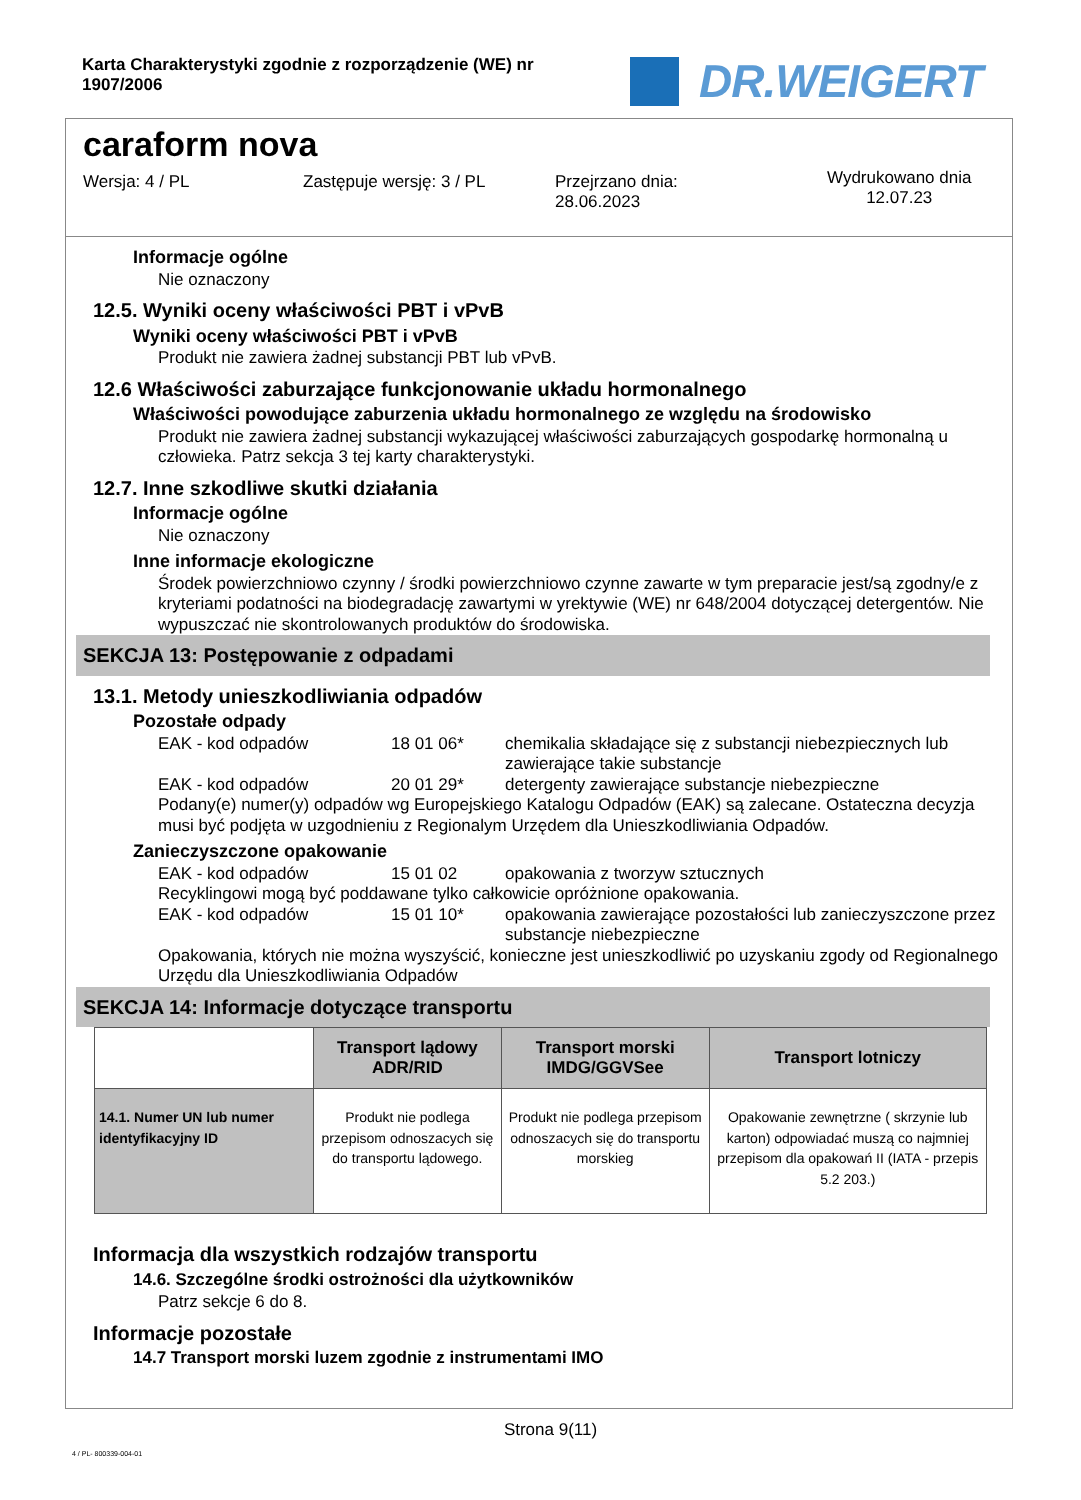Karta Charakterystyki zgodnie z rozporządzenie (WE) nr 1907/2006
DR.WEIGERT
caraform nova
Wersja: 4 / PL Zastępuje wersję: 3 / PL Przejrzano dnia:
28.06.2023
Wydrukowano dnia
12.07.23
Informacje ogólne
Nie oznaczony
12.5. Wyniki oceny właściwości PBT i vPvB
Wyniki oceny właściwości PBT i vPvB
Produkt nie zawiera żadnej substancji PBT lub vPvB.
12.6 Właściwości zaburzające funkcjonowanie układu hormonalnego
Właściwości powodujące zaburzenia układu hormonalnego ze względu na środowisko
Produkt nie zawiera żadnej substancji wykazującej właściwości zaburzających gospodarkę hormonalną u człowieka. Patrz sekcja 3 tej karty charakterystyki.
12.7. Inne szkodliwe skutki działania
Informacje ogólne
Nie oznaczony
Inne informacje ekologiczne
Środek powierzchniowo czynny / środki powierzchniowo czynne zawarte w tym preparacie jest/są zgodny/e z kryteriami podatności na biodegradację zawartymi w yrektywie (WE) nr 648/2004 dotyczącej detergentów. Nie wypuszczać nie skontrolowanych produktów do środowiska.
SEKCJA 13: Postępowanie z odpadami
13.1. Metody unieszkodliwiania odpadów
Pozostałe odpady
EAK - kod odpadów 18 01 06* chemikalia składające się z substancji niebezpiecznych lub zawierające takie substancje
EAK - kod odpadów 20 01 29* detergenty zawierające substancje niebezpieczne
Podany(e) numer(y) odpadów wg Europejskiego Katalogu Odpadów (EAK) są zalecane. Ostateczna decyzja musi być podjęta w uzgodnieniu z Regionalym Urzędem dla Unieszkodliwiania Odpadów.
Zanieczyszczone opakowanie
EAK - kod odpadów 15 01 02 opakowania z tworzyw sztucznych
Recyklingowi mogą być poddawane tylko całkowicie opróżnione opakowania.
EAK - kod odpadów 15 01 10* opakowania zawierające pozostałości lub zanieczyszczone przez substancje niebezpieczne
Opakowania, których nie można wyszyścić, konieczne jest unieszkodliwić po uzyskaniu zgody od Regionalnego Urzędu dla Unieszkodliwiania Odpadów
SEKCJA 14: Informacje dotyczące transportu
| | Transport lądowy ADR/RID | Transport morski IMDG/GGVSee | Transport lotniczy |
| --- | --- | --- | --- |
| 14.1. Numer UN lub numer identyfikacyjny ID | Produkt nie podlega przepisom odnoszacych się do transportu lądowego. | Produkt nie podlega przepisom odnoszacych się do transportu morskieg | Opakowanie zewnętrzne ( skrzynie lub karton) odpowiadać muszą co najmniej przepisom dla opakowań II (IATA - przepis 5.2 203.) |
Informacja dla wszystkich rodzajów transportu
14.6. Szczególne środki ostrożności dla użytkowników
Patrz sekcje 6 do 8.
Informacje pozostałe
14.7 Transport morski luzem zgodnie z instrumentami IMO
Strona 9(11)
4 / PL- 800339-004-01